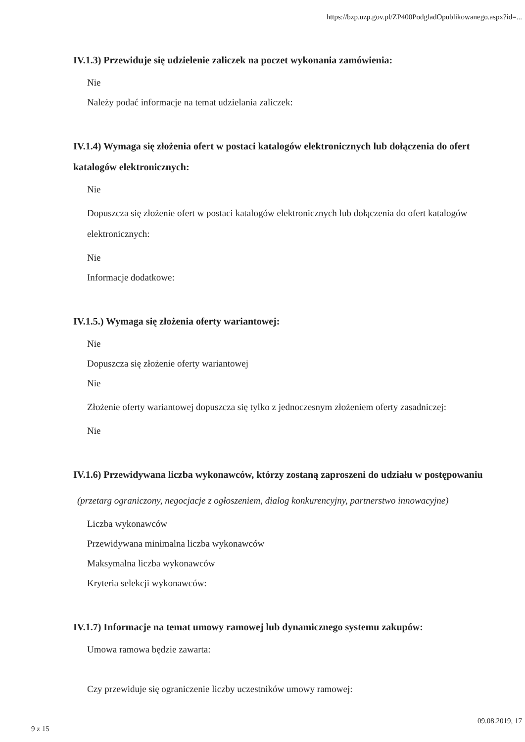https://bzp.uzp.gov.pl/ZP400PodgladOpublikowanego.aspx?id=...
IV.1.3) Przewiduje się udzielenie zaliczek na poczet wykonania zamówienia:
Nie
Należy podać informacje na temat udzielania zaliczek:
IV.1.4) Wymaga się złożenia ofert w postaci katalogów elektronicznych lub dołączenia do ofert katalogów elektronicznych:
Nie
Dopuszcza się złożenie ofert w postaci katalogów elektronicznych lub dołączenia do ofert katalogów elektronicznych:
Nie
Informacje dodatkowe:
IV.1.5.) Wymaga się złożenia oferty wariantowej:
Nie
Dopuszcza się złożenie oferty wariantowej
Nie
Złożenie oferty wariantowej dopuszcza się tylko z jednoczesnym złożeniem oferty zasadniczej:
Nie
IV.1.6) Przewidywana liczba wykonawców, którzy zostaną zaproszeni do udziału w postępowaniu
(przetarg ograniczony, negocjacje z ogłoszeniem, dialog konkurencyjny, partnerstwo innowacyjne)
Liczba wykonawców
Przewidywana minimalna liczba wykonawców
Maksymalna liczba wykonawców
Kryteria selekcji wykonawców:
IV.1.7) Informacje na temat umowy ramowej lub dynamicznego systemu zakupów:
Umowa ramowa będzie zawarta:
Czy przewiduje się ograniczenie liczby uczestników umowy ramowej:
9 z 15
09.08.2019, 17